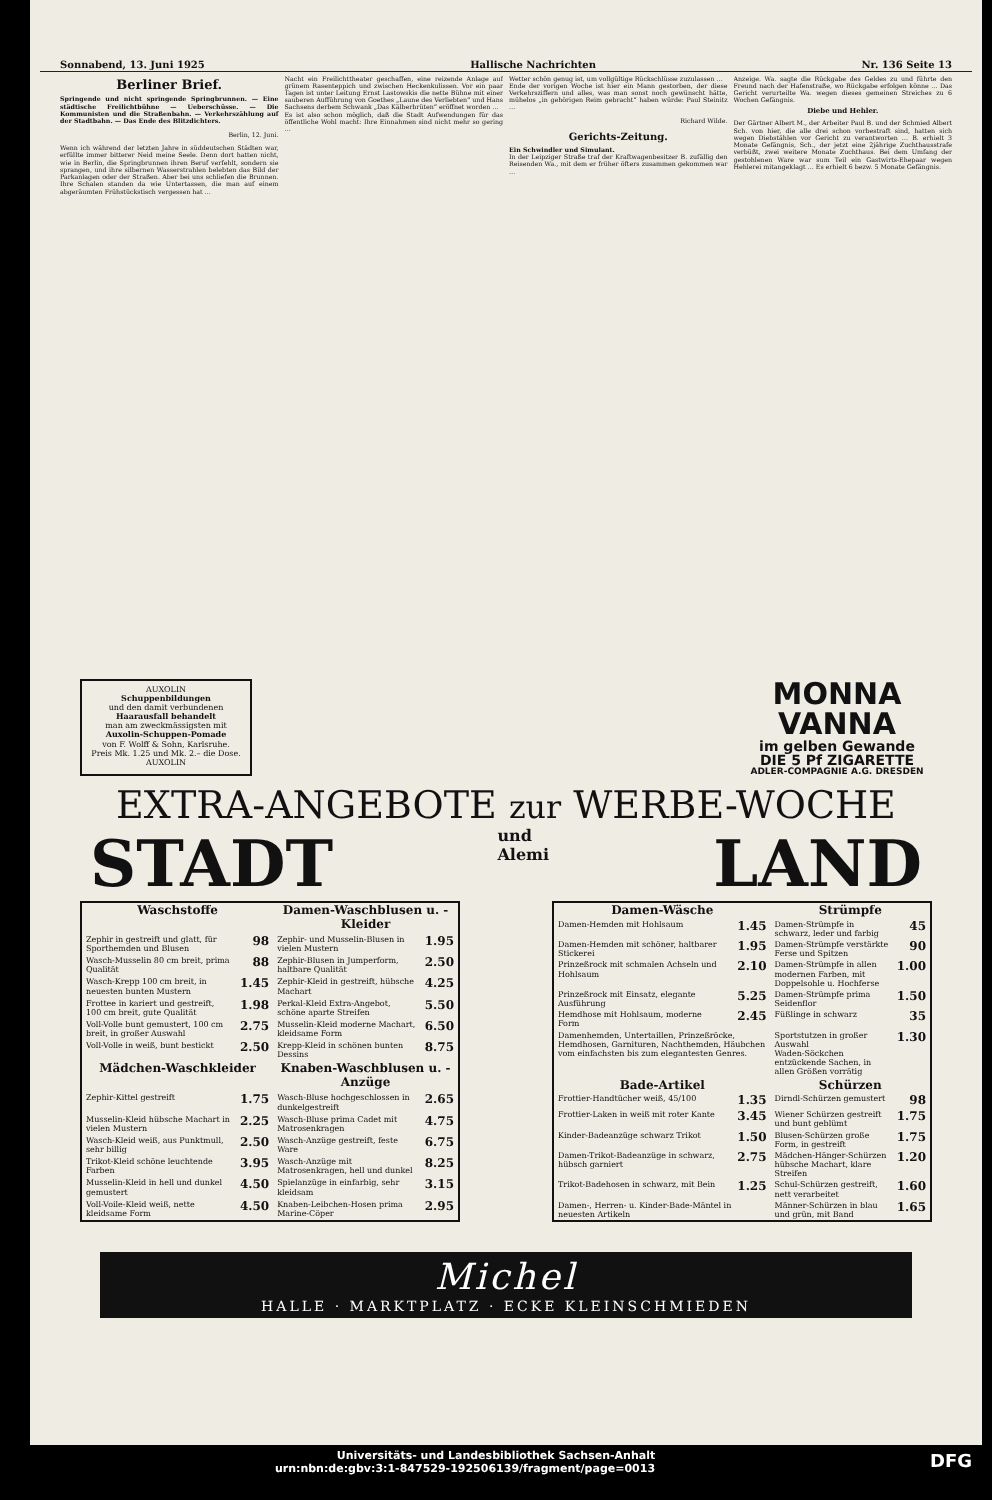Sonnabend, 13. Juni 1925 Hallische Nachrichten Nr. 136 Seite 13
Berliner Brief.
Springende und nicht springende Springbrunnen. — Eine städtische Freilichtbühne — Ueberschüsse. — Die Kommunisten und die Straßenbahn. — Verkehrszählung auf der Stadtbahn. — Das Ende des Blitzdichters.
Berlin, 12. Juni.
Wenn ich während der letzten Jahre in süddeutschen Städten war, erfüllte immer bitterer Neid meine Seele. Denn dort hatten nicht, wie in Berlin, die Springbrunnen ihren Beruf verfehlt, sondern sie sprangen, und ihre silbernen Wasserstrahlen belebten das Bild der Parkanlagen oder der Straßen. Aber bei uns schliefen die Brunnen. Ihre Schalen standen da wie Untertassen, die man auf einem abgeräumten Frühstückstisch vergessen hat …
Nacht ein Freilichttheater geschaffen, eine reizende Anlage auf grünem Rasenteppich und zwischen Heckenkulissen. Vor ein paar Tagen ist unter Leitung Ernst Lastowskis die nette Bühne mit einer sauberen Aufführung von Goethes „Laune des Verliebten“ und Hans Sachsens derbem Schwank „Das Kälberbrüten“ eröffnet worden …
Es ist also schon möglich, daß die Stadt Aufwendungen für das öffentliche Wohl macht: Ihre Einnahmen sind nicht mehr so gering …
Wetter schön genug ist, um vollgültige Rückschlüsse zuzulassen …
Ende der vorigen Woche ist hier ein Mann gestorben, der diese Verkehrsziffern und alles, was man sonst noch gewünscht hätte, mühelos „in gehörigen Reim gebracht“ haben würde: Paul Steinitz …
Richard Wilde.
Gerichts-Zeitung.
Ein Schwindler und Simulant.
In der Leipziger Straße traf der Kraftwagenbesitzer B. zufällig den Reisenden Wa., mit dem er früher öfters zusammen gekommen war …
Anzeige. Wa. sagte die Rückgabe des Geldes zu und führte den Freund nach der Hafenstraße, wo Rückgabe erfolgen könne … Das Gericht verurteilte Wa. wegen dieses gemeinen Streiches zu 6 Wochen Gefängnis.
Diebe und Hehler.
Der Gärtner Albert M., der Arbeiter Paul B. und der Schmied Albert Sch. von hier, die alle drei schon vorbestraft sind, hatten sich wegen Diebstählen vor Gericht zu verantworten … B. erhielt 3 Monate Gefängnis, Sch., der jetzt eine 2jährige Zuchthausstrafe verbüßt, zwei weitere Monate Zuchthaus. Bei dem Umfang der gestohlenen Ware war sum Teil ein Gastwirts-Ehepaar wegen Hehlerei mitangeklagt … Es erhielt 6 bezw. 5 Monate Gefängnis.
AUXOLIN
Schuppenbildungen
und den damit verbundenen
Haarausfall behandelt
man am zweckmässigsten mit
Auxolin-Schuppen-Pomade
von F. Wolff & Sohn, Karlsruhe.
Preis Mk. 1.25 und Mk. 2.– die Dose.
AUXOLIN
MONNA VANNA
im gelben Gewande
DIE 5 Pf ZIGARETTE
ADLER-COMPAGNIE A.G. DRESDEN
EXTRA-ANGEBOTE zur WERBE-WOCHE
STADT und
Alemi LAND
| Waschstoffe | | Damen-Waschblusen u. -Kleider | |
| --- | --- | --- | --- |
| Zephir in gestreift und glatt, für Sporthemden und Blusen | 98 | Zephir- und Musselin-Blusen in vielen Mustern | 1.95 |
| Wasch-Musselin 80 cm breit, prima Qualität | 88 | Zephir-Blusen in Jumperform, haltbare Qualität | 2.50 |
| Wasch-Krepp 100 cm breit, in neuesten bunten Mustern | 1.45 | Zephir-Kleid in gestreift, hübsche Machart | 4.25 |
| Frottee in kariert und gestreift, 100 cm breit, gute Qualität | 1.98 | Perkal-Kleid Extra-Angebot, schöne aparte Streifen | 5.50 |
| Voll-Volle bunt gemustert, 100 cm breit, in großer Auswahl | 2.75 | Musselin-Kleid moderne Machart, kleidsame Form | 6.50 |
| Voll-Volle in weiß, bunt bestickt | 2.50 | Krepp-Kleid in schönen bunten Dessins | 8.75 |
| Mädchen-Waschkleider | | Knaben-Waschblusen u. -Anzüge | |
| Zephir-Kittel gestreift | 1.75 | Wasch-Bluse hochgeschlossen in dunkelgestreift | 2.65 |
| Musselin-Kleid hübsche Machart in vielen Mustern | 2.25 | Wasch-Bluse prima Cadet mit Matrosenkragen | 4.75 |
| Wasch-Kleid weiß, aus Punktmull, sehr billig | 2.50 | Wasch-Anzüge gestreift, feste Ware | 6.75 |
| Trikot-Kleid schöne leuchtende Farben | 3.95 | Wasch-Anzüge mit Matrosenkragen, hell und dunkel | 8.25 |
| Musselin-Kleid in hell und dunkel gemustert | 4.50 | Spielanzüge in einfarbig, sehr kleidsam | 3.15 |
| Voll-Voile-Kleid weiß, nette kleidsame Form | 4.50 | Knaben-Leibchen-Hosen prima Marine-Cöper | 2.95 |
| Damen-Wäsche | | Strümpfe | |
| --- | --- | --- | --- |
| Damen-Hemden mit Hohlsaum | 1.45 | Damen-Strümpfe in schwarz, leder und farbig | 45 |
| Damen-Hemden mit schöner, haltbarer Stickerei | 1.95 | Damen-Strümpfe verstärkte Ferse und Spitzen | 90 |
| Prinzeßrock mit schmalen Achseln und Hohlsaum | 2.10 | Damen-Strümpfe in allen modernen Farben, mit Doppelsohle u. Hochferse | 1.00 |
| Prinzeßrock mit Einsatz, elegante Ausführung | 5.25 | Damen-Strümpfe prima Seidenflor | 1.50 |
| Hemdhose mit Hohlsaum, moderne Form | 2.45 | Füßlinge in schwarz | 35 |
| Damenhemden, Untertaillen, Prinzeßröcke, Hemdhosen, Garnituren, Nachthemden, Häubchen vom einfachsten bis zum elegantesten Genres. | | Sportstutzen in großer Auswahl Waden-Söckchen entzückende Sachen, in allen Größen vorrätig | 1.30 |
| Bade-Artikel | | Schürzen | |
| Frottier-Handtücher weiß, 45/100 | 1.35 | Dirndl-Schürzen gemustert | 98 |
| Frottier-Laken in weiß mit roter Kante | 3.45 | Wiener Schürzen gestreift und bunt geblümt | 1.75 |
| Kinder-Badeanzüge schwarz Trikot | 1.50 | Blusen-Schürzen große Form, in gestreift | 1.75 |
| Damen-Trikot-Badeanzüge in schwarz, hübsch garniert | 2.75 | Mädchen-Hänger-Schürzen hübsche Machart, klare Streifen | 1.20 |
| Trikot-Badehosen in schwarz, mit Bein | 1.25 | Schul-Schürzen gestreift, nett verarbeitet | 1.60 |
| Damen-, Herren- u. Kinder-Bade-Mäntel in neuesten Artikeln | | Männer-Schürzen in blau und grün, mit Band | 1.65 |
Michel
HALLE · MARKTPLATZ · ECKE KLEINSCHMIEDEN
Universitäts- und Landesbibliothek Sachsen-Anhalt
urn:nbn:de:gbv:3:1-847529-192506139/fragment/page=0013 DFG